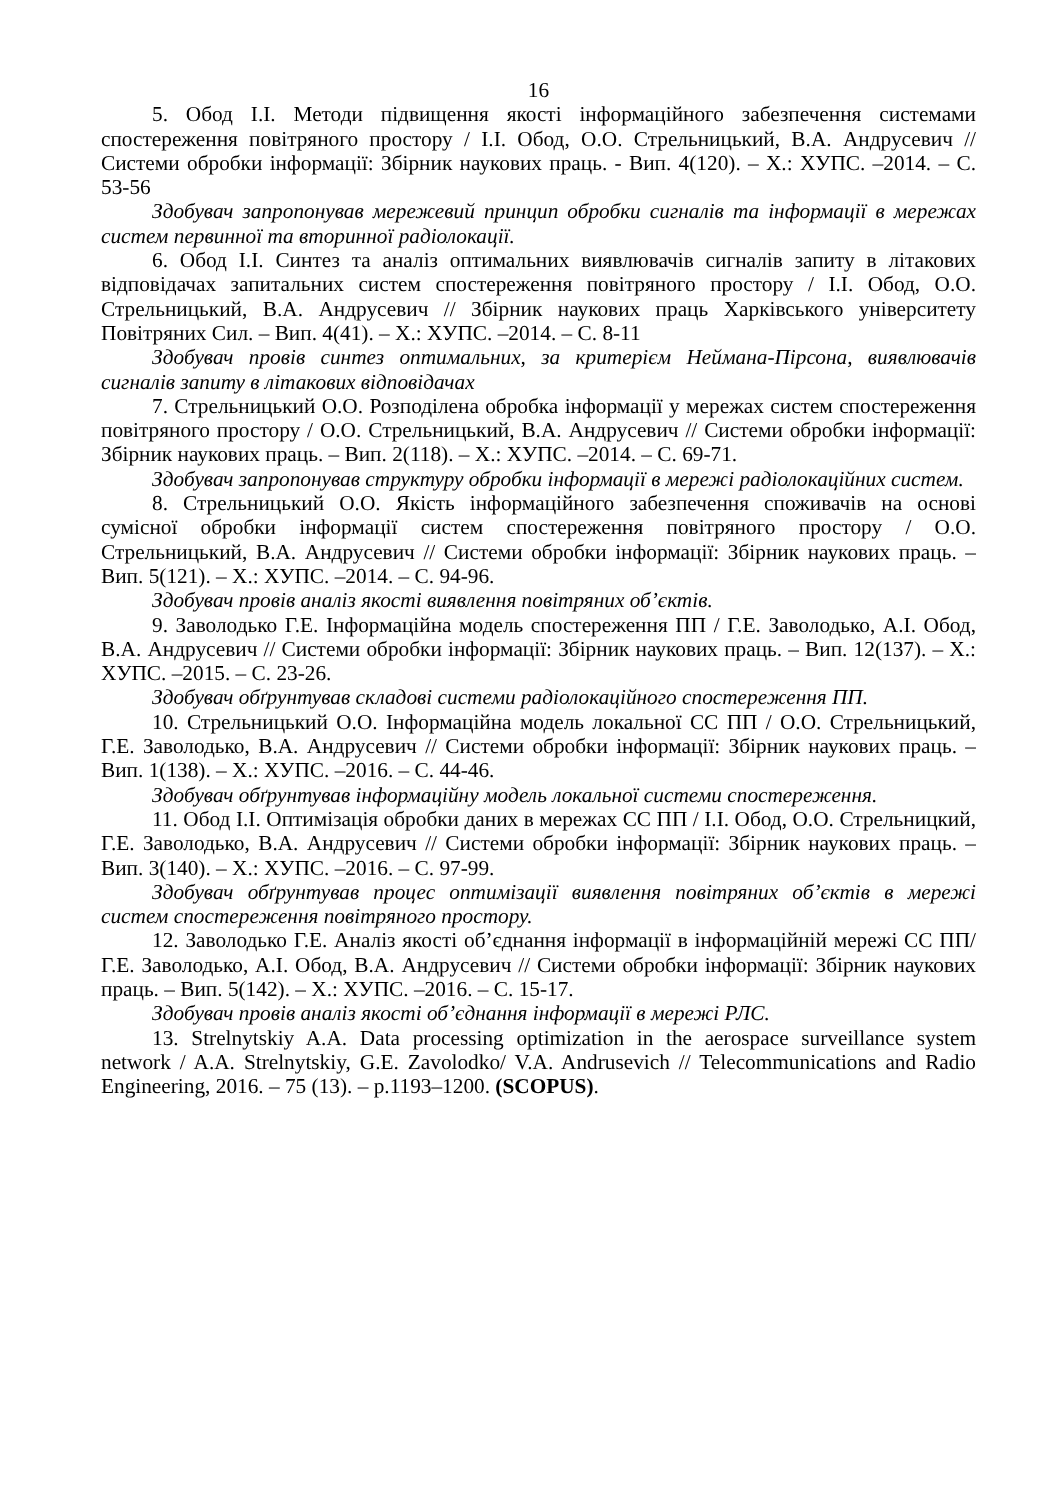16
5. Обод І.І. Методи підвищення якості інформаційного забезпечення системами спостереження повітряного простору / І.І. Обод, О.О. Стрельницький, В.А. Андрусевич // Системи обробки інформації: Збірник наукових праць. - Вип. 4(120). – Х.: ХУПС. –2014. – С. 53-56
Здобувач запропонував мережевий принцип обробки сигналів та інформації в мережах систем первинної та вторинної радіолокації.
6. Обод І.І. Синтез та аналіз оптимальних виявлювачів сигналів запиту в літакових відповідачах запитальних систем спостереження повітряного простору / І.І. Обод, О.О. Стрельницький, В.А. Андрусевич // Збірник наукових праць Харківського університету Повітряних Сил. – Вип. 4(41). – Х.: ХУПС. –2014. – С. 8-11
Здобувач провів синтез оптимальних, за критерієм Неймана-Пірсона, виявлювачів сигналів запиту в літакових відповідачах
7. Стрельницький О.О. Розподілена обробка інформації у мережах систем спостереження повітряного простору / О.О. Стрельницький, В.А. Андрусевич // Системи обробки інформації: Збірник наукових праць. – Вип. 2(118). – Х.: ХУПС. –2014. – С. 69-71.
Здобувач запропонував структуру обробки інформації в мережі радіолокаційних систем.
8. Стрельницький О.О. Якість інформаційного забезпечення споживачів на основі сумісної обробки інформації систем спостереження повітряного простору / О.О. Стрельницький, В.А. Андрусевич // Системи обробки інформації: Збірник наукових праць. – Вип. 5(121). – Х.: ХУПС. –2014. – С. 94-96.
Здобувач провів аналіз якості виявлення повітряних об’єктів.
9. Заволодько Г.Е. Інформаційна модель спостереження ПП / Г.Е. Заволодько, А.І. Обод, В.А. Андрусевич // Системи обробки інформації: Збірник наукових праць. – Вип. 12(137). – Х.: ХУПС. –2015. – С. 23-26.
Здобувач обґрунтував складові системи радіолокаційного спостереження ПП.
10. Стрельницький О.О. Інформаційна модель локальної СС ПП / О.О. Стрельницький, Г.Е. Заволодько, В.А. Андрусевич // Системи обробки інформації: Збірник наукових праць. – Вип. 1(138). – Х.: ХУПС. –2016. – С. 44-46.
Здобувач обґрунтував інформаційну модель локальної системи спостереження.
11. Обод І.І. Оптимізація обробки даних в мережах СС ПП / І.І. Обод, О.О. Стрельницкий, Г.Е. Заволодько, В.А. Андрусевич // Системи обробки інформації: Збірник наукових праць. – Вип. 3(140). – Х.: ХУПС. –2016. – С. 97-99.
Здобувач обґрунтував процес оптимізації виявлення повітряних об’єктів в мережі систем спостереження повітряного простору.
12. Заволодько Г.Е. Аналіз якості об’єднання інформації в інформаційній мережі СС ПП/ Г.Е. Заволодько, А.І. Обод, В.А. Андрусевич // Системи обробки інформації: Збірник наукових праць. – Вип. 5(142). – Х.: ХУПС. –2016. – С. 15-17.
Здобувач провів аналіз якості об’єднання інформації в мережі РЛС.
13. Strelnytskiy A.A. Data processing optimization in the aerospace surveillance system network / A.A. Strelnytskiy, G.E. Zavolodko/ V.A. Andrusevich // Telecommunications and Radio Engineering, 2016. – 75 (13). – p.1193–1200. (SCOPUS).